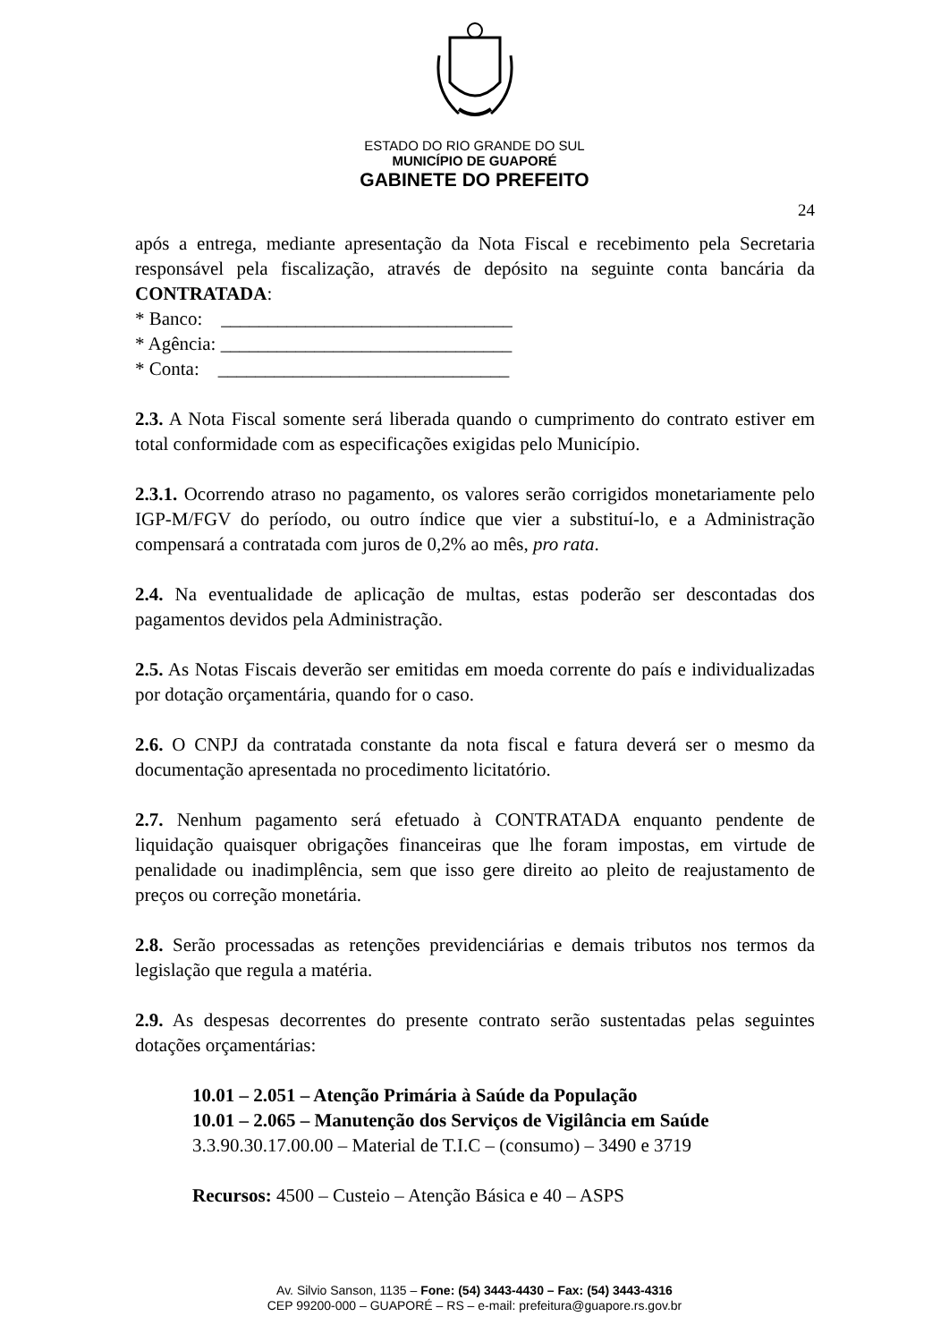ESTADO DO RIO GRANDE DO SUL
MUNICÍPIO DE GUAPORÉ
GABINETE DO PREFEITO
24
após a entrega, mediante apresentação da Nota Fiscal e recebimento pela Secretaria responsável pela fiscalização, através de depósito na seguinte conta bancária da CONTRATADA:
* Banco: _______________________________
* Agência: _______________________________
* Conta: _______________________________
2.3. A Nota Fiscal somente será liberada quando o cumprimento do contrato estiver em total conformidade com as especificações exigidas pelo Município.
2.3.1. Ocorrendo atraso no pagamento, os valores serão corrigidos monetariamente pelo IGP-M/FGV do período, ou outro índice que vier a substituí-lo, e a Administração compensará a contratada com juros de 0,2% ao mês, pro rata.
2.4. Na eventualidade de aplicação de multas, estas poderão ser descontadas dos pagamentos devidos pela Administração.
2.5. As Notas Fiscais deverão ser emitidas em moeda corrente do país e individualizadas por dotação orçamentária, quando for o caso.
2.6. O CNPJ da contratada constante da nota fiscal e fatura deverá ser o mesmo da documentação apresentada no procedimento licitatório.
2.7. Nenhum pagamento será efetuado à CONTRATADA enquanto pendente de liquidação quaisquer obrigações financeiras que lhe foram impostas, em virtude de penalidade ou inadimplência, sem que isso gere direito ao pleito de reajustamento de preços ou correção monetária.
2.8. Serão processadas as retenções previdenciárias e demais tributos nos termos da legislação que regula a matéria.
2.9. As despesas decorrentes do presente contrato serão sustentadas pelas seguintes dotações orçamentárias:
10.01 – 2.051 – Atenção Primária à Saúde da População
10.01 – 2.065 – Manutenção dos Serviços de Vigilância em Saúde
3.3.90.30.17.00.00 – Material de T.I.C – (consumo) – 3490 e 3719
Recursos: 4500 – Custeio – Atenção Básica e 40 – ASPS
Av. Silvio Sanson, 1135 – Fone: (54) 3443-4430 – Fax: (54) 3443-4316
CEP 99200-000 – GUAPORÉ – RS – e-mail: prefeitura@guapore.rs.gov.br